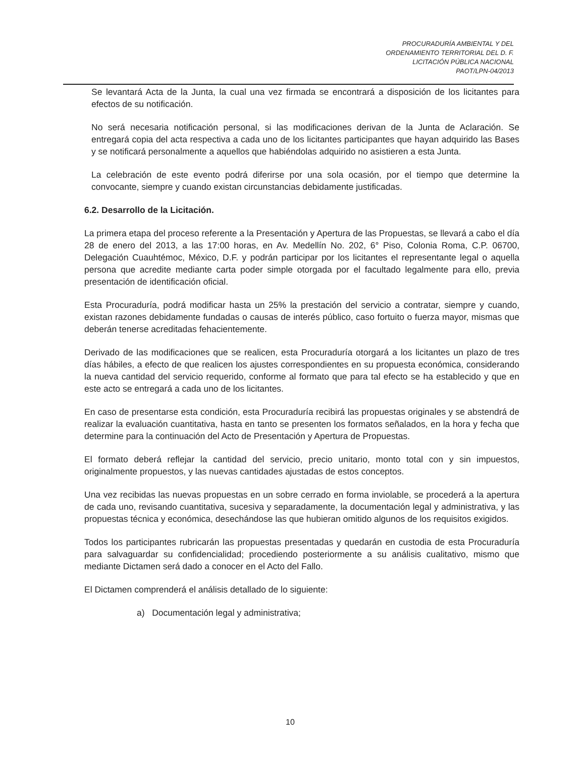PROCURADURÍA AMBIENTAL Y DEL
ORDENAMIENTO TERRITORIAL DEL D. F.
LICITACIÓN PÚBLICA NACIONAL
PAOT/LPN-04/2013
Se levantará Acta de la Junta, la cual una vez firmada se encontrará a disposición de los licitantes para efectos de su notificación.
No será necesaria notificación personal, si las modificaciones derivan de la Junta de Aclaración. Se entregará copia del acta respectiva a cada uno de los licitantes participantes que hayan adquirido las Bases y se notificará personalmente a aquellos que habiéndolas adquirido no asistieren a esta Junta.
La celebración de este evento podrá diferirse por una sola ocasión, por el tiempo que determine la convocante, siempre y cuando existan circunstancias debidamente justificadas.
6.2. Desarrollo de la Licitación.
La primera etapa del proceso referente a la Presentación y Apertura de las Propuestas, se llevará a cabo el día 28 de enero del 2013, a las 17:00 horas, en Av. Medellín No. 202, 6° Piso, Colonia Roma, C.P. 06700, Delegación Cuauhtémoc, México, D.F. y podrán participar por los licitantes el representante legal o aquella persona que acredite mediante carta poder simple otorgada por el facultado legalmente para ello, previa presentación de identificación oficial.
Esta Procuraduría, podrá modificar hasta un 25% la prestación del servicio a contratar, siempre y cuando, existan razones debidamente fundadas o causas de interés público, caso fortuito o fuerza mayor, mismas que deberán tenerse acreditadas fehacientemente.
Derivado de las modificaciones que se realicen, esta Procuraduría otorgará a los licitantes un plazo de tres días hábiles, a efecto de que realicen los ajustes correspondientes en su propuesta económica, considerando la nueva cantidad del servicio requerido, conforme al formato que para tal efecto se ha establecido y que en este acto se entregará a cada uno de los licitantes.
En caso de presentarse esta condición, esta Procuraduría recibirá las propuestas originales y se abstendrá de realizar la evaluación cuantitativa, hasta en tanto se presenten los formatos señalados, en la hora y fecha que determine para la continuación del Acto de Presentación y Apertura de Propuestas.
El formato deberá reflejar la cantidad del servicio, precio unitario, monto total con y sin impuestos, originalmente propuestos, y las nuevas cantidades ajustadas de estos conceptos.
Una vez recibidas las nuevas propuestas en un sobre cerrado en forma inviolable, se procederá a la apertura de cada uno, revisando cuantitativa, sucesiva y separadamente, la documentación legal y administrativa, y las propuestas técnica y económica, desechándose las que hubieran omitido algunos de los requisitos exigidos.
Todos los participantes rubricarán las propuestas presentadas y quedarán en custodia de esta Procuraduría para salvaguardar su confidencialidad; procediendo posteriormente a su análisis cualitativo, mismo que mediante Dictamen será dado a conocer en el Acto del Fallo.
El Dictamen comprenderá el análisis detallado de lo siguiente:
a) Documentación legal y administrativa;
10